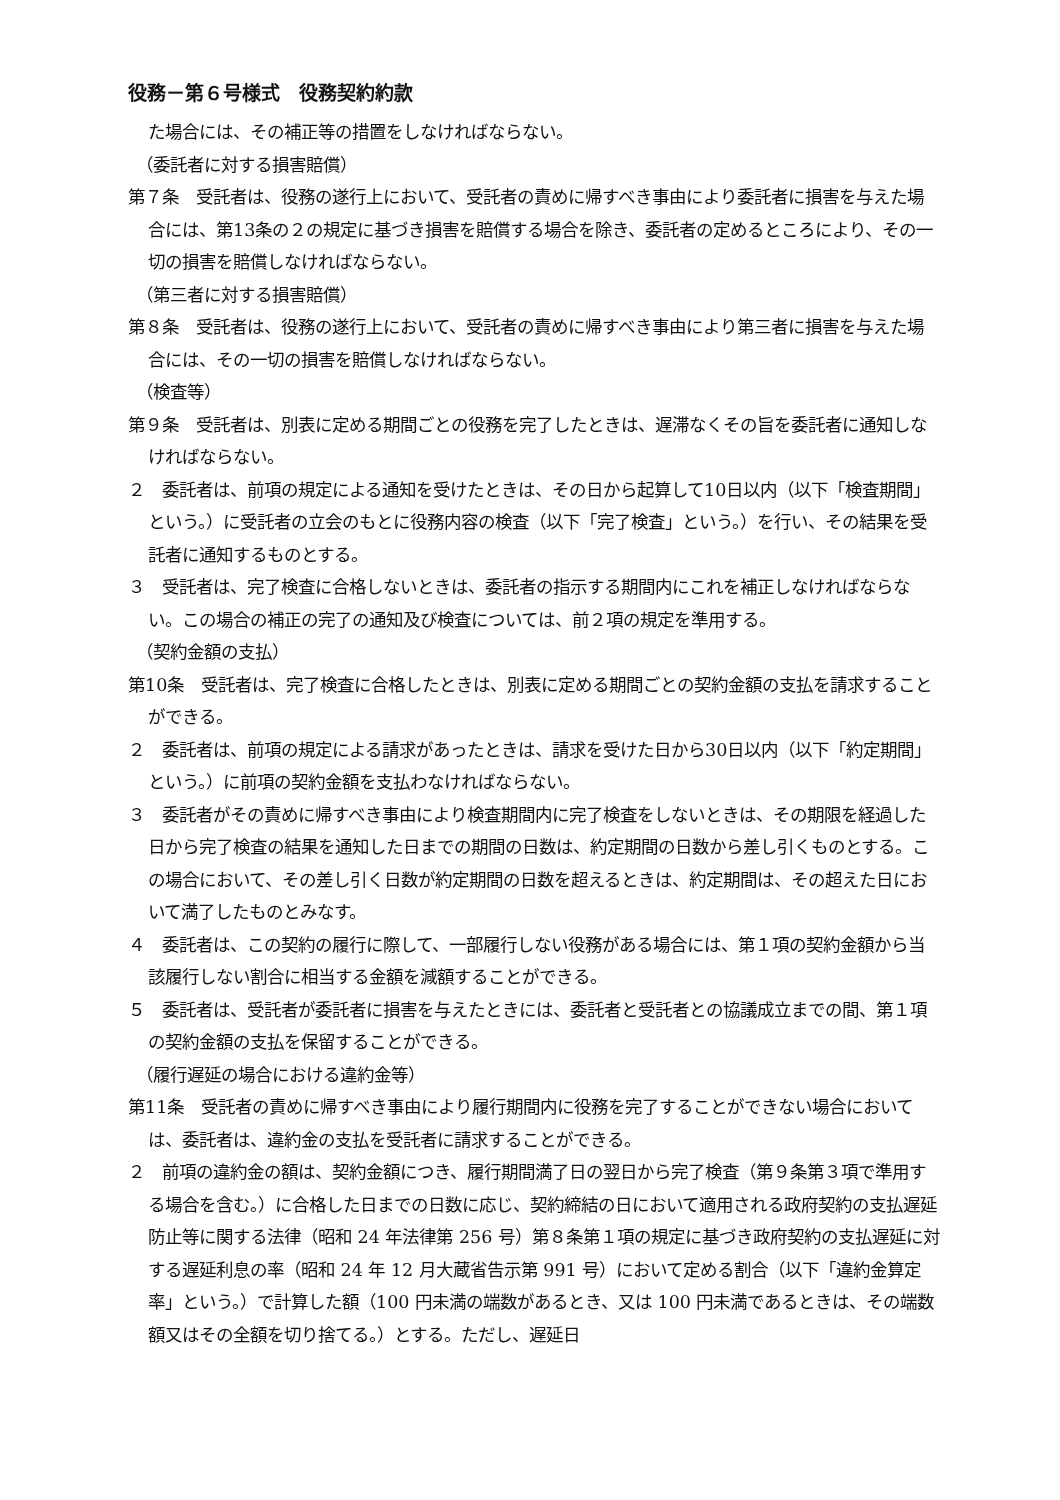役務－第６号様式　役務契約約款
た場合には、その補正等の措置をしなければならない。
（委託者に対する損害賠償）
第７条　受託者は、役務の遂行上において、受託者の責めに帰すべき事由により委託者に損害を与えた場合には、第13条の２の規定に基づき損害を賠償する場合を除き、委託者の定めるところにより、その一切の損害を賠償しなければならない。
（第三者に対する損害賠償）
第８条　受託者は、役務の遂行上において、受託者の責めに帰すべき事由により第三者に損害を与えた場合には、その一切の損害を賠償しなければならない。
（検査等）
第９条　受託者は、別表に定める期間ごとの役務を完了したときは、遅滞なくその旨を委託者に通知しなければならない。
２　委託者は、前項の規定による通知を受けたときは、その日から起算して10日以内（以下「検査期間」という。）に受託者の立会のもとに役務内容の検査（以下「完了検査」という。）を行い、その結果を受託者に通知するものとする。
３　受託者は、完了検査に合格しないときは、委託者の指示する期間内にこれを補正しなければならない。この場合の補正の完了の通知及び検査については、前２項の規定を準用する。
（契約金額の支払）
第10条　受託者は、完了検査に合格したときは、別表に定める期間ごとの契約金額の支払を請求することができる。
２　委託者は、前項の規定による請求があったときは、請求を受けた日から30日以内（以下「約定期間」という。）に前項の契約金額を支払わなければならない。
３　委託者がその責めに帰すべき事由により検査期間内に完了検査をしないときは、その期限を経過した日から完了検査の結果を通知した日までの期間の日数は、約定期間の日数から差し引くものとする。この場合において、その差し引く日数が約定期間の日数を超えるときは、約定期間は、その超えた日において満了したものとみなす。
４　委託者は、この契約の履行に際して、一部履行しない役務がある場合には、第１項の契約金額から当該履行しない割合に相当する金額を減額することができる。
５　委託者は、受託者が委託者に損害を与えたときには、委託者と受託者との協議成立までの間、第１項の契約金額の支払を保留することができる。
（履行遅延の場合における違約金等）
第11条　受託者の責めに帰すべき事由により履行期間内に役務を完了することができない場合においては、委託者は、違約金の支払を受託者に請求することができる。
２　前項の違約金の額は、契約金額につき、履行期間満了日の翌日から完了検査（第９条第３項で準用する場合を含む。）に合格した日までの日数に応じ、契約締結の日において適用される政府契約の支払遅延防止等に関する法律（昭和 24 年法律第 256 号）第８条第１項の規定に基づき政府契約の支払遅延に対する遅延利息の率（昭和 24 年 12 月大蔵省告示第 991 号）において定める割合（以下「違約金算定率」という。）で計算した額（100 円未満の端数があるとき、又は 100 円未満であるときは、その端数額又はその全額を切り捨てる。）とする。ただし、遅延日